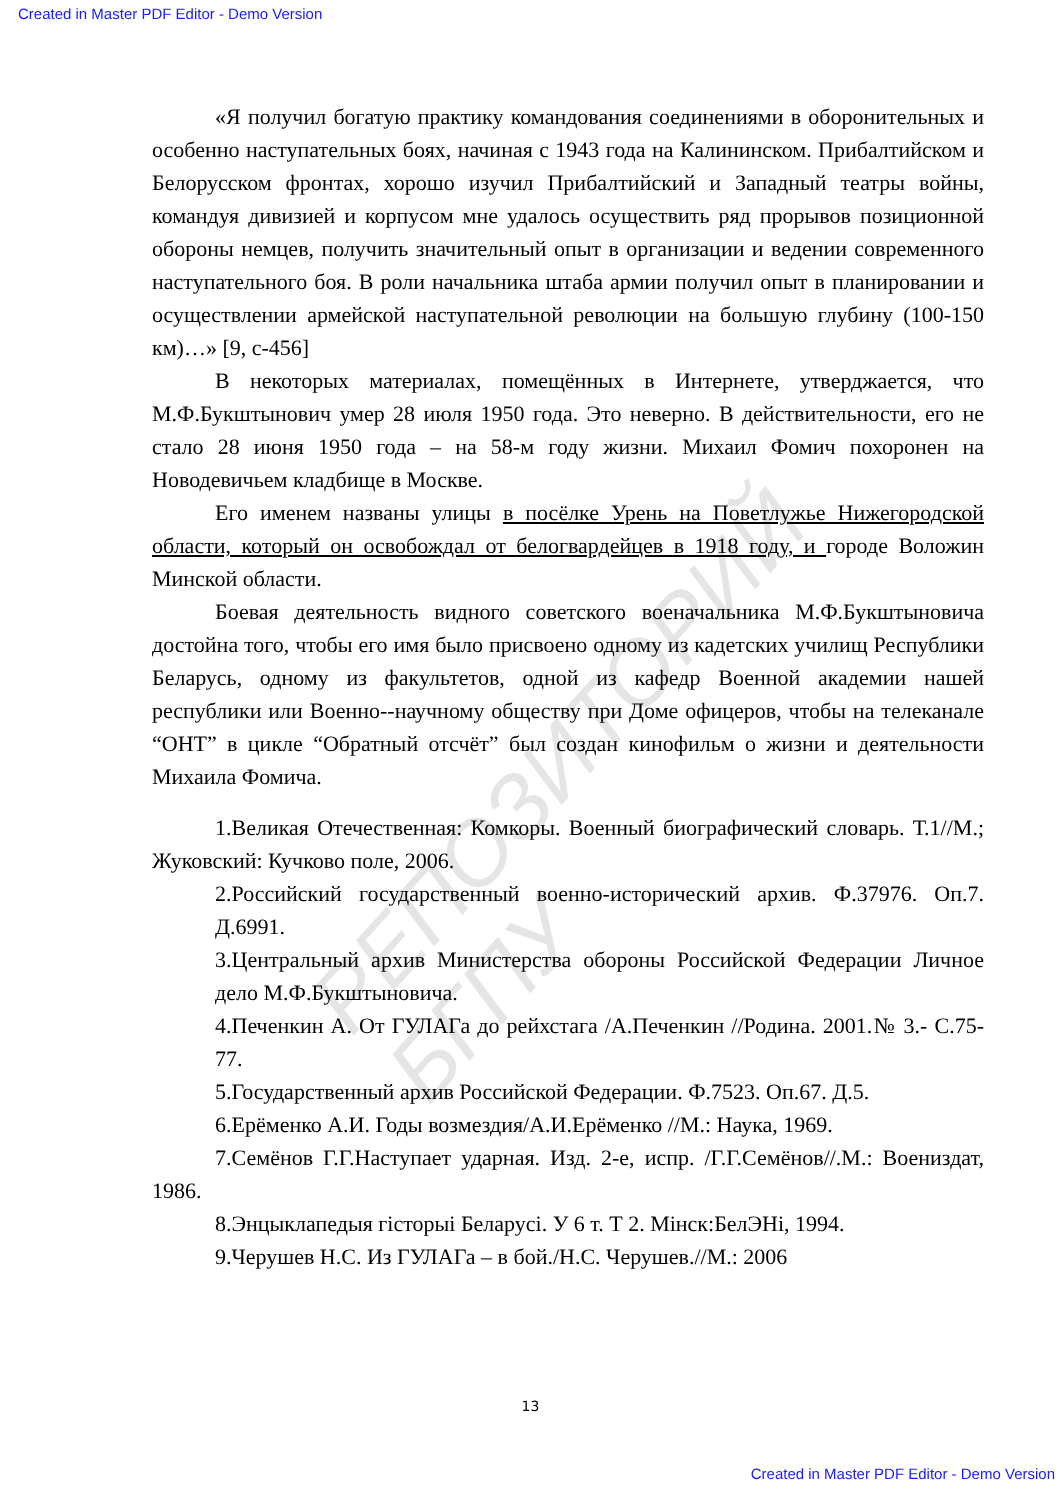Created in Master PDF Editor - Demo Version
РЕПОЗИТОРИЙ БГПУ
«Я получил богатую практику командования соединениями в оборонительных и особенно наступательных боях, начиная с 1943 года на Калининском. Прибалтийском и Белорусском фронтах, хорошо изучил Прибалтийский и Западный театры войны, командуя дивизией и корпусом мне удалось осуществить ряд прорывов позиционной обороны немцев, получить значительный опыт в организации и ведении современного наступательного боя. В роли начальника штаба армии получил опыт в планировании и осуществлении армейской наступательной революции на большую глубину (100-150 км)…» [9, с-456]
В некоторых материалах, помещённых в Интернете, утверджается, что М.Ф.Букштынович умер 28 июля 1950 года. Это неверно. В действительности, его не стало 28 июня 1950 года – на 58-м году жизни. Михаил Фомич похоронен на Новодевичьем кладбище в Москве.
Его именем названы улицы в посёлке Урень на Поветлужье Нижегородской области, который он освобождал от белогвардейцев в 1918 году, и городе Воложин Минской области.
Боевая деятельность видного советского военачальника М.Ф.Букштыновича достойна того, чтобы его имя было присвоено одному из кадетских училищ Республики Беларусь, одному из факультетов, одной из кафедр Военной академии нашей республики или Военно--научному обществу при Доме офицеров, чтобы на телеканале “ОНТ” в цикле “Обратный отсчёт” был создан кинофильм о жизни и деятельности Михаила Фомича.
1.Великая Отечественная: Комкоры. Военный биографический словарь. Т.1//М.; Жуковский: Кучково поле, 2006.
2.Российский государственный военно-исторический архив. Ф.37976. Оп.7. Д.6991.
3.Центральный архив Министерства обороны Российской Федерации Личное дело М.Ф.Букштыновича.
4.Печенкин А. От ГУЛАГа до рейхстага /А.Печенкин //Родина. 2001.№ 3.- С.75-77.
5.Государственный архив Российской Федерации. Ф.7523. Оп.67. Д.5.
6.Ерёменко А.И. Годы возмездия/А.И.Ерёменко //М.: Наука, 1969.
7.Семёнов Г.Г.Наступает ударная. Изд. 2-е, испр. /Г.Г.Семёнов//.М.: Воениздат, 1986.
8.Энцыклапедыя гісторыі Беларусі. У 6 т. Т 2. Мінск:БелЭНі, 1994.
9.Черушев Н.С. Из ГУЛАГа – в бой./Н.С. Черушев.//М.: 2006
13
Created in Master PDF Editor - Demo Version